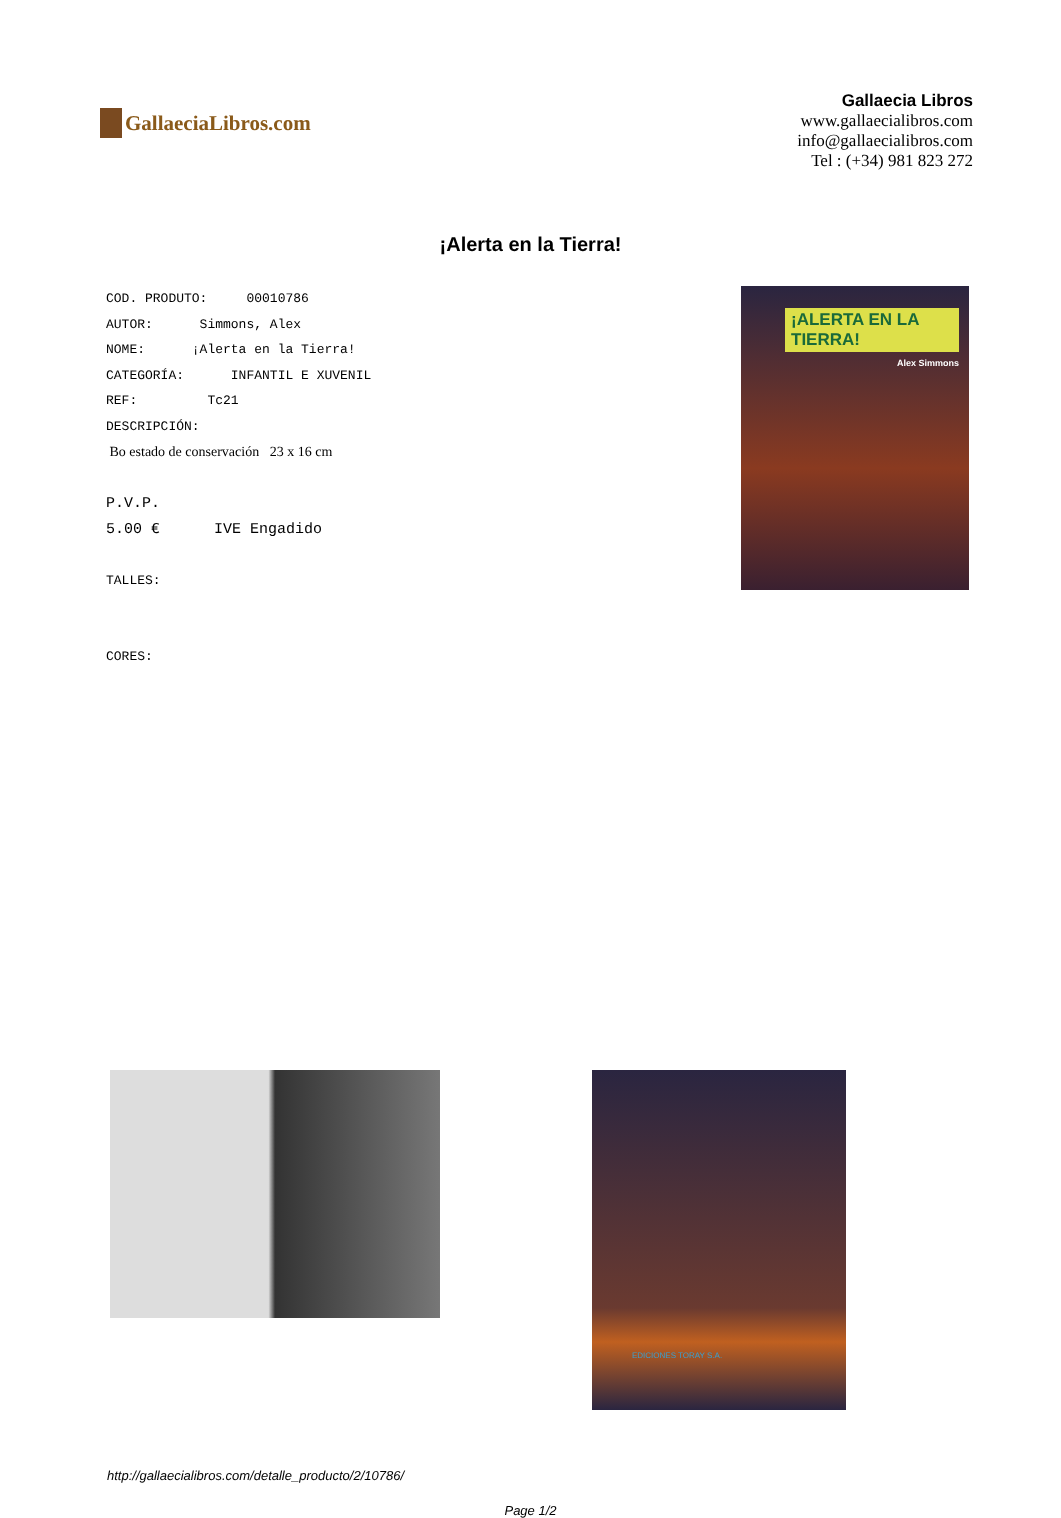GallaeciaLibros.com
Gallaecia Libros
www.gallaecialibros.com
info@gallaecialibros.com
Tel : (+34) 981 823 272
¡Alerta en la Tierra!
COD. PRODUTO: 00010786
AUTOR: Simmons, Alex
NOME: ¡Alerta en la Tierra!
CATEGORÍA: INFANTIL E XUVENIL
REF: Tc21
DESCRIPCIÓN:
Bo estado de conservación 23 x 16 cm
P.V.P.
5.00 € IVE Engadido
TALLES:
CORES:
¡ALERTA EN LA TIERRA!
Alex Simmons
EDICIONES TORAY S.A.
http://gallaecialibros.com/detalle_producto/2/10786/
Page 1/2